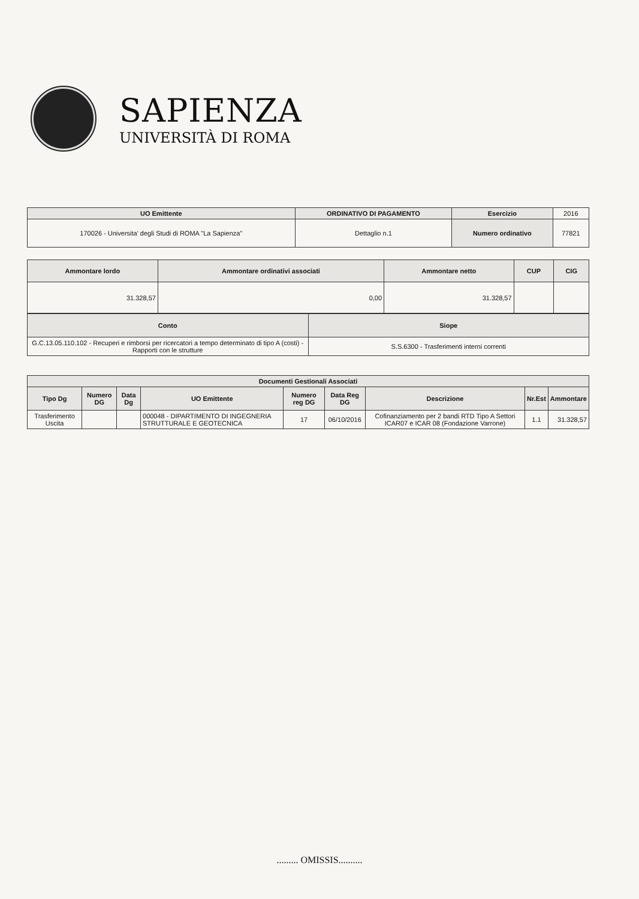SAPIENZA
UNIVERSITÀ DI ROMA
| UO Emittente | ORDINATIVO DI PAGAMENTO | Esercizio | 2016 |
| 170026 - Universita' degli Studi di ROMA "La Sapienza" | Dettaglio n.1 | Numero ordinativo | 77821 |
| Ammontare lordo | Ammontare ordinativi associati | Ammontare netto | CUP | CIG |
| --- | --- | --- | --- | --- |
| 31.328,57 | 0,00 | 31.328,57 | | |
| Conto | Siope |
| --- | --- |
| G.C.13.05.110.102 - Recuperi e rimborsi per ricercatori a tempo determinato di tipo A (costi) - Rapporti con le strutture | S.S.6300 - Trasferimenti interni correnti |
| Documenti Gestionali Associati | | | | | | | | |
| --- | --- | --- | --- | --- | --- | --- | --- | --- |
| Tipo Dg | Numero DG | Data Dg | UO Emittente | Numero reg DG | Data Reg DG | Descrizione | Nr.Est | Ammontare |
| Trasferimento Uscita | | | 000048 - DIPARTIMENTO DI INGEGNERIA STRUTTURALE E GEOTECNICA | 17 | 06/10/2016 | Cofinanziamento per 2 bandi RTD Tipo A Settori ICAR07 e ICAR 08 (Fondazione Varrone) | 1.1 | 31.328,57 |
......... OMISSIS..........